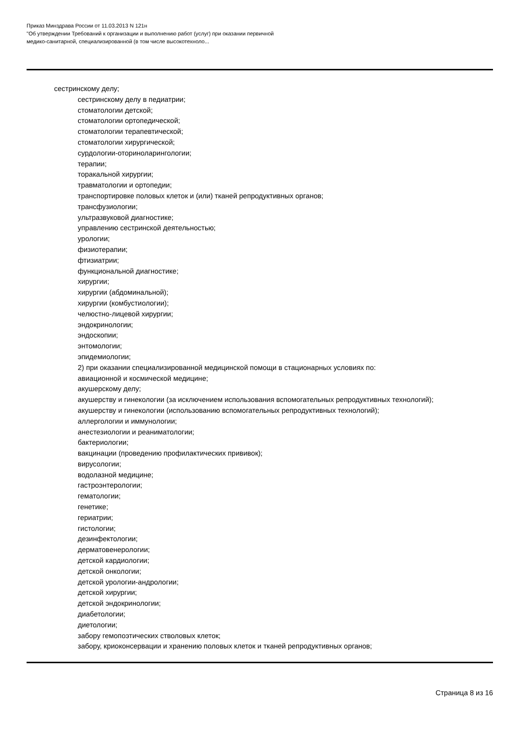Приказ Минздрава России от 11.03.2013 N 121н
"Об утверждении Требований к организации и выполнению работ (услуг) при оказании первичной медико-санитарной, специализированной (в том числе высокотехноло...
сестринскому делу;
сестринскому делу в педиатрии;
стоматологии детской;
стоматологии ортопедической;
стоматологии терапевтической;
стоматологии хирургической;
сурдологии-оториноларингологии;
терапии;
торакальной хирургии;
травматологии и ортопедии;
транспортировке половых клеток и (или) тканей репродуктивных органов;
трансфузиологии;
ультразвуковой диагностике;
управлению сестринской деятельностью;
урологии;
физиотерапии;
фтизиатрии;
функциональной диагностике;
хирургии;
хирургии (абдоминальной);
хирургии (комбустиологии);
челюстно-лицевой хирургии;
эндокринологии;
эндоскопии;
энтомологии;
эпидемиологии;
2) при оказании специализированной медицинской помощи в стационарных условиях по:
авиационной и космической медицине;
акушерскому делу;
акушерству и гинекологии (за исключением использования вспомогательных репродуктивных технологий);
акушерству и гинекологии (использованию вспомогательных репродуктивных технологий);
аллергологии и иммунологии;
анестезиологии и реаниматологии;
бактериологии;
вакцинации (проведению профилактических прививок);
вирусологии;
водолазной медицине;
гастроэнтерологии;
гематологии;
генетике;
гериатрии;
гистологии;
дезинфектологии;
дерматовенерологии;
детской кардиологии;
детской онкологии;
детской урологии-андрологии;
детской хирургии;
детской эндокринологии;
диабетологии;
диетологии;
забору гемопоэтических стволовых клеток;
забору, криоконсервации и хранению половых клеток и тканей репродуктивных органов;
Страница 8 из 16